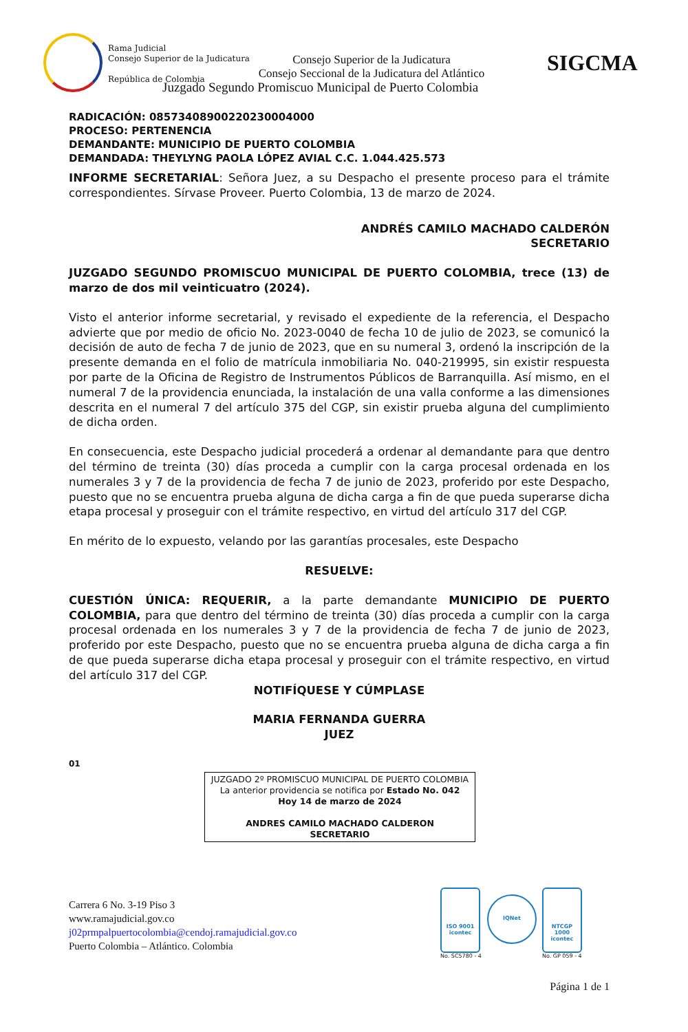Rama Judicial
Consejo Superior de la Judicatura
República de Colombia
Consejo Superior de la Judicatura
Consejo Seccional de la Judicatura del Atlántico
SIGCMA
Juzgado Segundo Promiscuo Municipal de Puerto Colombia
RADICACIÓN: 08573408900220230004000
PROCESO: PERTENENCIA
DEMANDANTE: MUNICIPIO DE PUERTO COLOMBIA
DEMANDADA: THEYLYNG PAOLA LÓPEZ AVIAL C.C. 1.044.425.573
INFORME SECRETARIAL: Señora Juez, a su Despacho el presente proceso para el trámite correspondientes. Sírvase Proveer. Puerto Colombia, 13 de marzo de 2024.
ANDRÉS CAMILO MACHADO CALDERÓN
SECRETARIO
JUZGADO SEGUNDO PROMISCUO MUNICIPAL DE PUERTO COLOMBIA, trece (13) de marzo de dos mil veinticuatro (2024).
Visto el anterior informe secretarial, y revisado el expediente de la referencia, el Despacho advierte que por medio de oficio No. 2023-0040 de fecha 10 de julio de 2023, se comunicó la decisión de auto de fecha 7 de junio de 2023, que en su numeral 3, ordenó la inscripción de la presente demanda en el folio de matrícula inmobiliaria No. 040-219995, sin existir respuesta por parte de la Oficina de Registro de Instrumentos Públicos de Barranquilla. Así mismo, en el numeral 7 de la providencia enunciada, la instalación de una valla conforme a las dimensiones descrita en el numeral 7 del artículo 375 del CGP, sin existir prueba alguna del cumplimiento de dicha orden.
En consecuencia, este Despacho judicial procederá a ordenar al demandante para que dentro del término de treinta (30) días proceda a cumplir con la carga procesal ordenada en los numerales 3 y 7 de la providencia de fecha 7 de junio de 2023, proferido por este Despacho, puesto que no se encuentra prueba alguna de dicha carga a fin de que pueda superarse dicha etapa procesal y proseguir con el trámite respectivo, en virtud del artículo 317 del CGP.
En mérito de lo expuesto, velando por las garantías procesales, este Despacho
RESUELVE:
CUESTIÓN ÚNICA: REQUERIR, a la parte demandante MUNICIPIO DE PUERTO COLOMBIA, para que dentro del término de treinta (30) días proceda a cumplir con la carga procesal ordenada en los numerales 3 y 7 de la providencia de fecha 7 de junio de 2023, proferido por este Despacho, puesto que no se encuentra prueba alguna de dicha carga a fin de que pueda superarse dicha etapa procesal y proseguir con el trámite respectivo, en virtud del artículo 317 del CGP.
NOTIFÍQUESE Y CÚMPLASE
MARIA FERNANDA GUERRA
JUEZ
01
JUZGADO 2º PROMISCUO MUNICIPAL DE PUERTO COLOMBIA
La anterior providencia se notifica por Estado No. 042
Hoy 14 de marzo de 2024
ANDRES CAMILO MACHADO CALDERON
SECRETARIO
Carrera 6 No. 3-19 Piso 3
www.ramajudicial.gov.co
j02prmpalpuertocolombia@cendoj.ramajudicial.gov.co
Puerto Colombia – Atlántico. Colombia
ISO 9001
icontec
No. SC5780 - 4
IQNet
NTCGP 1000
icontec
No. GP 059 - 4
Página 1 de 1